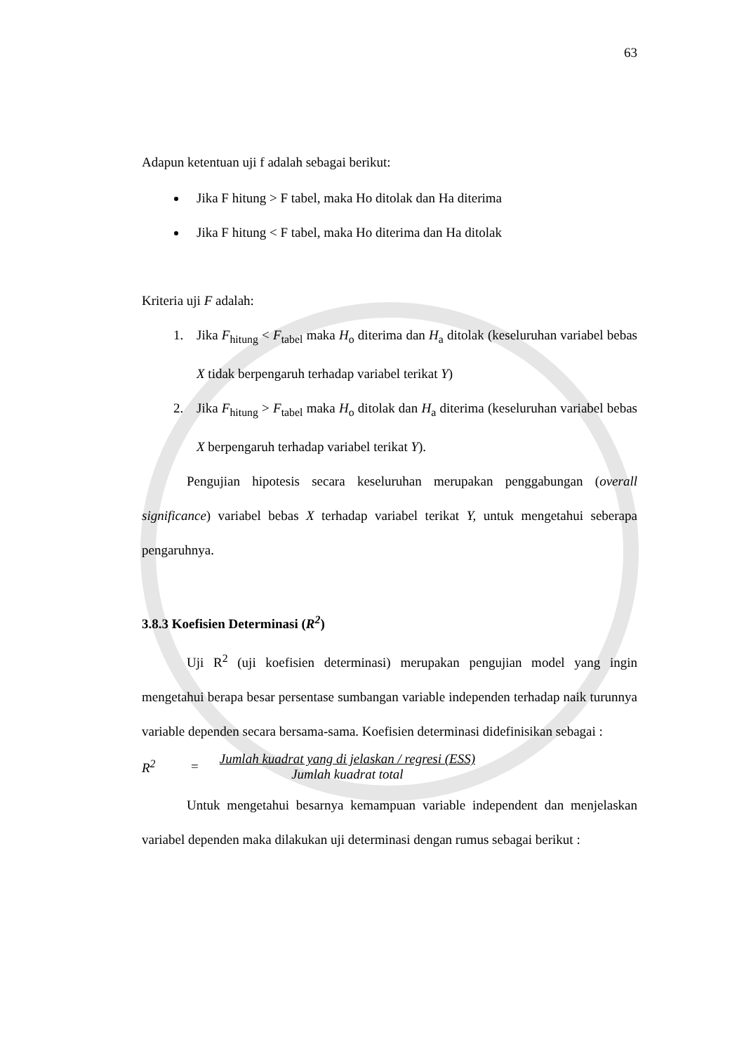63
Adapun ketentuan uji f adalah sebagai berikut:
Jika F hitung > F tabel, maka Ho ditolak dan Ha diterima
Jika F hitung < F tabel, maka Ho diterima dan Ha ditolak
Kriteria uji F adalah:
1. Jika F<sub>hitung</sub> < F<sub>tabel</sub> maka H<sub>o</sub> diterima dan H<sub>a</sub> ditolak (keseluruhan variabel bebas X tidak berpengaruh terhadap variabel terikat Y)
2. Jika F<sub>hitung</sub> > F<sub>tabel</sub> maka H<sub>o</sub> ditolak dan H<sub>a</sub> diterima (keseluruhan variabel bebas X berpengaruh terhadap variabel terikat Y).
Pengujian hipotesis secara keseluruhan merupakan penggabungan (overall significance) variabel bebas X terhadap variabel terikat Y, untuk mengetahui seberapa pengaruhnya.
3.8.3 Koefisien Determinasi (R<sup>2</sup>)
Uji R<sup>2</sup> (uji koefisien determinasi) merupakan pengujian model yang ingin mengetahui berapa besar persentase sumbangan variable independen terhadap naik turunnya variable dependen secara bersama-sama. Koefisien determinasi didefinisikan sebagai :
R<sup>2</sup> =
Jumlah kuadrat yang di jelaskan / regresi (ESS)
Jumlah kuadrat total
Untuk mengetahui besarnya kemampuan variable independent dan menjelaskan variabel dependen maka dilakukan uji determinasi dengan rumus sebagai berikut :